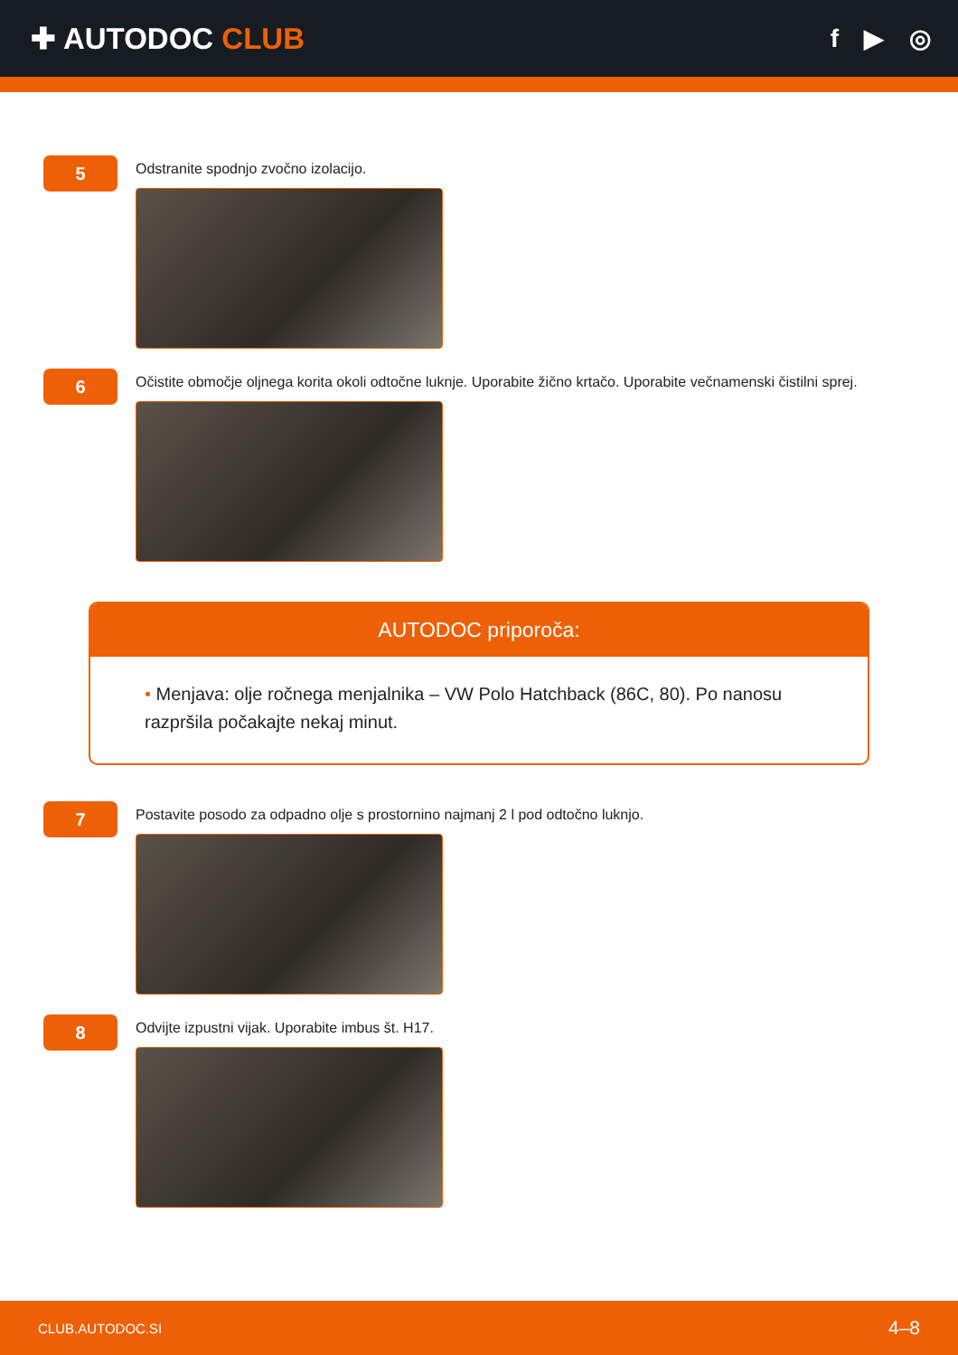✚ AUTODOC CLUB
f ▶ ◎
5
Odstranite spodnjo zvočno izolacijo.
6
Očistite območje oljnega korita okoli odtočne luknje. Uporabite žično krtačo. Uporabite večnamenski čistilni sprej.
AUTODOC priporoča:
• Menjava: olje ročnega menjalnika – VW Polo Hatchback (86C, 80). Po nanosu razpršila počakajte nekaj minut.
7
Postavite posodo za odpadno olje s prostornino najmanj 2 l pod odtočno luknjo.
8
Odvijte izpustni vijak. Uporabite imbus št. H17.
CLUB.AUTODOC.SI 4–8